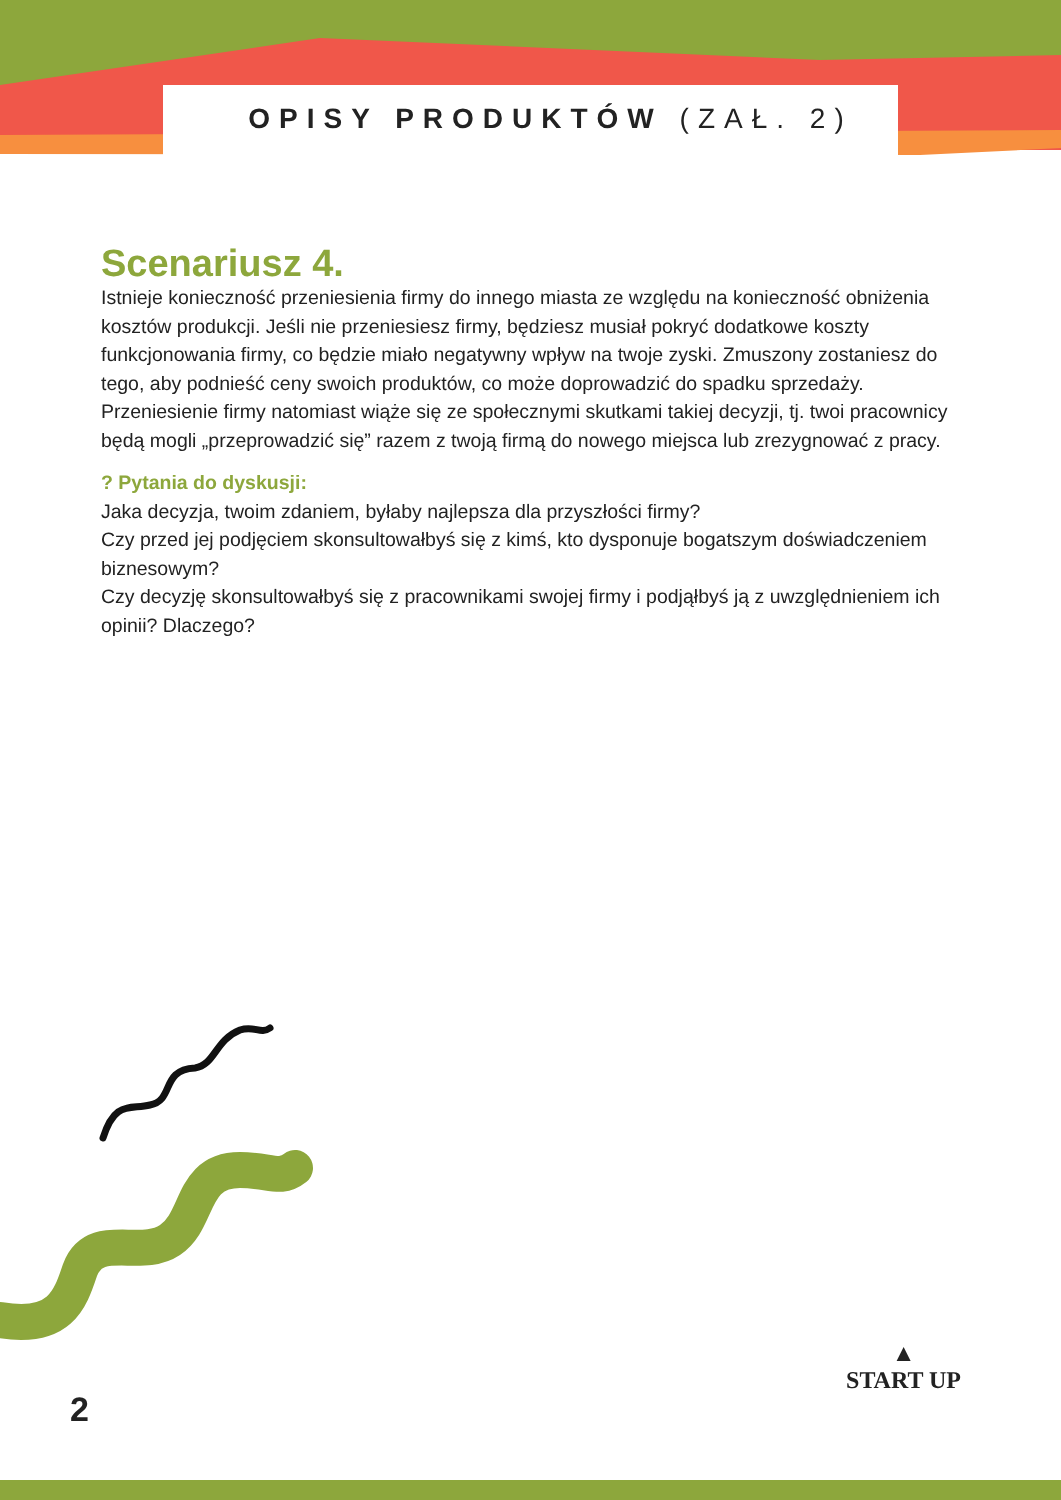OPISY PRODUKTÓW (ZAŁ. 2)
Scenariusz 4.
Istnieje konieczność przeniesienia firmy do innego miasta ze względu na konieczność obniżenia kosztów produkcji. Jeśli nie przeniesiesz firmy, będziesz musiał pokryć dodatkowe koszty funkcjonowania firmy, co będzie miało negatywny wpływ na twoje zyski. Zmuszony zostaniesz do tego, aby podnieść ceny swoich produktów, co może doprowadzić do spadku sprzedaży. Przeniesienie firmy natomiast wiąże się ze społecznymi skutkami takiej decyzji, tj. twoi pracownicy będą mogli „przeprowadzić się” razem z twoją firmą do nowego miejsca lub zrezygnować z pracy.
? Pytania do dyskusji:
Jaka decyzja, twoim zdaniem, byłaby najlepsza dla przyszłości firmy?
Czy przed jej podjęciem skonsultowałbyś się z kimś, kto dysponuje bogatszym doświadczeniem biznesowym?
Czy decyzję skonsultowałbyś się z pracownikami swojej firmy i podjąłbyś ją z uwzględnieniem ich opinii? Dlaczego?
2
▲
START UP